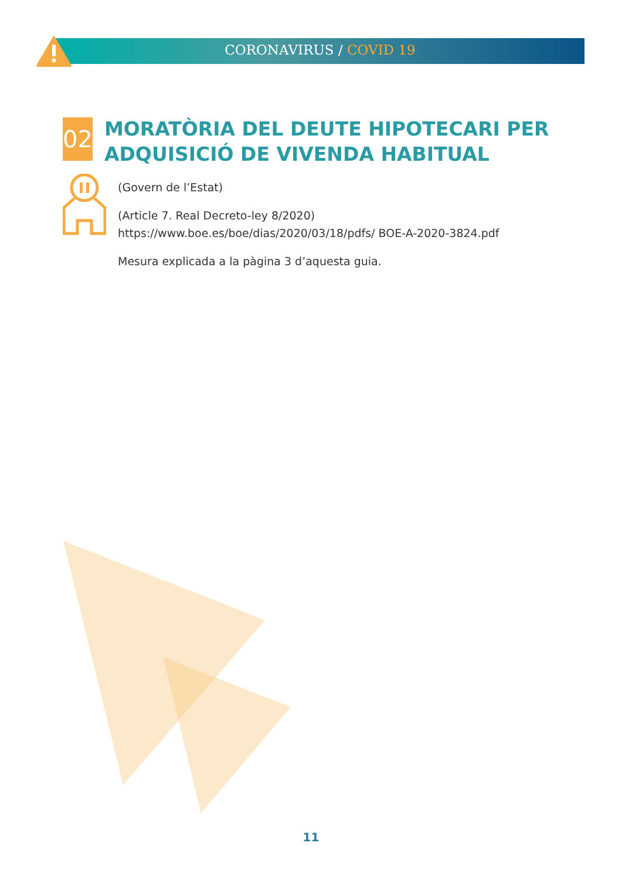CORONAVIRUS / COVID 19
02
MORATÒRIA DEL DEUTE HIPOTECARI PER ADQUISICIÓ DE VIVENDA HABITUAL
(Govern de l’Estat)
(Article 7. Real Decreto-ley 8/2020) https://www.boe.es/boe/dias/2020/03/18/pdfs/ BOE-A-2020-3824.pdf
Mesura explicada a la pàgina 3 d’aquesta guia.
11